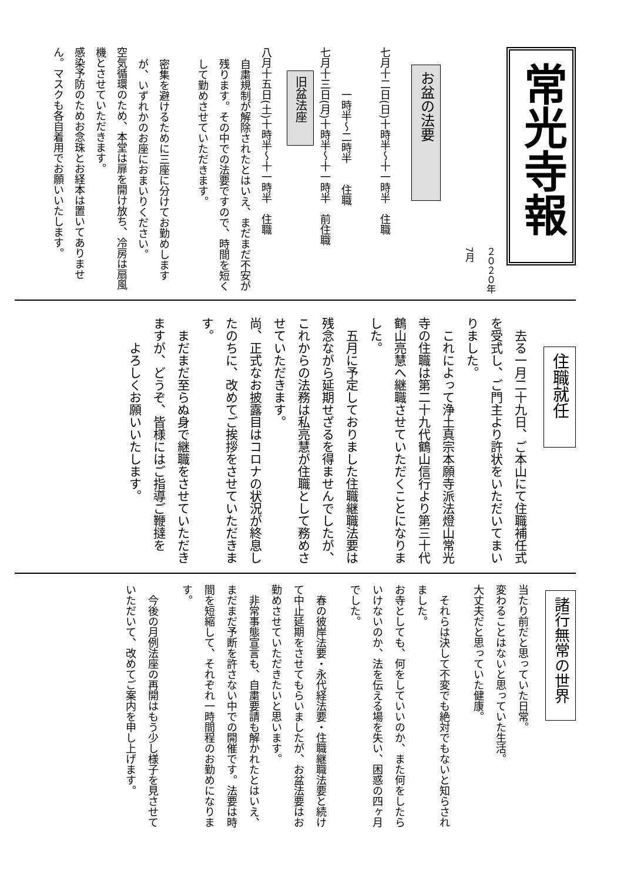常光寺報
２０２０年7月
お盆の法要
七月十二日(日)十時半～十一時半　住職
　　　　一時半～二時半　　住職
七月十三日(月)十時半～十一時半　前住職
旧盆法座
八月十五日(土)十時半～十一時半　住職
自粛規制が解除されたとはいえ、まだまだ不安が残ります。その中での法要ですので、時間を短くして勤めさせていただきます。
密集を避けるために三座に分けてお勤めしますが、いずれかのお座におまいりください。
空気循環のため、本堂は扉を開け放ち、冷房は扇風機とさせていただきます。
感染予防のためお念珠とお経本は置いてありません。マスクも各自着用でお願いいたします。
住職就任
　去る一月二十九日、ご本山にて住職補任式を受式し、ご門主より許状をいただいてまいりました。
　これによって浄土真宗本願寺派法燈山常光寺の住職は第二十九代鶴山信行より第三十代鶴山亮慧へ継職させていただくことになりました。
　五月に予定しておりました住職継職法要は残念ながら延期せざるを得ませんでしたが、これからの法務は私亮慧が住職として務めさせていただきます。
尚、正式なお披露目はコロナの状況が終息したのちに、改めてご挨拶をさせていただきます。
　まだまだ至らぬ身で継職をさせていただきますが、どうぞ、皆様にはご指導ご鞭撻を
　　よろしくお願いいたします。
諸行無常の世界
当たり前だと思っていた日常。
変わることはないと思っていた生活。
大丈夫だと思っていた健康。
　それらは決して不変でも絶対でもないと知らされました。
お寺としても、何をしていいのか、また何をしたらいけないのか、法を伝える場を失い、困惑の四ヶ月でした。
　春の彼岸法要・永代経法要・住職継職法要と続けて中止延期をさせてもらいましたが、お盆法要はお勤めさせていただきたいと思います。
　非常事態宣言も、自粛要請も解かれたとはいえ、まだまだ予断を許さない中での開催です。法要は時間を短縮して、それぞれ一時間程のお勤めになります。
　今後の月例法座の再開はもう少し様子を見させていただいて、改めてご案内を申し上げます。